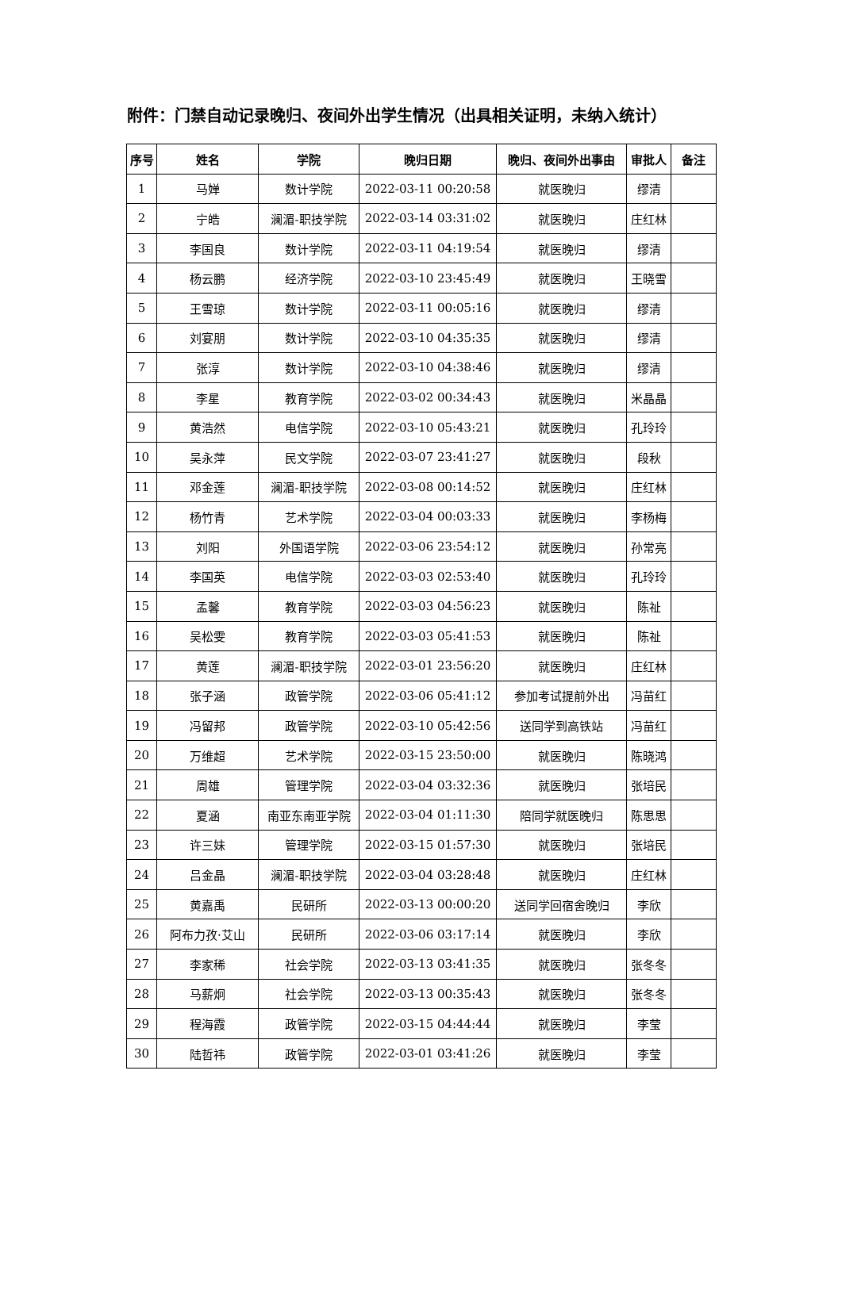附件：门禁自动记录晚归、夜间外出学生情况（出具相关证明，未纳入统计）
| 序号 | 姓名 | 学院 | 晚归日期 | 晚归、夜间外出事由 | 审批人 | 备注 |
| --- | --- | --- | --- | --- | --- | --- |
| 1 | 马婵 | 数计学院 | 2022-03-11 00:20:58 | 就医晚归 | 缪清 | |
| 2 | 宁皓 | 澜湄-职技学院 | 2022-03-14 03:31:02 | 就医晚归 | 庄红林 | |
| 3 | 李国良 | 数计学院 | 2022-03-11 04:19:54 | 就医晚归 | 缪清 | |
| 4 | 杨云鹏 | 经济学院 | 2022-03-10 23:45:49 | 就医晚归 | 王晓雪 | |
| 5 | 王雪琼 | 数计学院 | 2022-03-11 00:05:16 | 就医晚归 | 缪清 | |
| 6 | 刘宴朋 | 数计学院 | 2022-03-10 04:35:35 | 就医晚归 | 缪清 | |
| 7 | 张淳 | 数计学院 | 2022-03-10 04:38:46 | 就医晚归 | 缪清 | |
| 8 | 李星 | 教育学院 | 2022-03-02 00:34:43 | 就医晚归 | 米晶晶 | |
| 9 | 黄浩然 | 电信学院 | 2022-03-10 05:43:21 | 就医晚归 | 孔玲玲 | |
| 10 | 吴永萍 | 民文学院 | 2022-03-07 23:41:27 | 就医晚归 | 段秋 | |
| 11 | 邓金莲 | 澜湄-职技学院 | 2022-03-08 00:14:52 | 就医晚归 | 庄红林 | |
| 12 | 杨竹青 | 艺术学院 | 2022-03-04 00:03:33 | 就医晚归 | 李杨梅 | |
| 13 | 刘阳 | 外国语学院 | 2022-03-06 23:54:12 | 就医晚归 | 孙常亮 | |
| 14 | 李国英 | 电信学院 | 2022-03-03 02:53:40 | 就医晚归 | 孔玲玲 | |
| 15 | 孟馨 | 教育学院 | 2022-03-03 04:56:23 | 就医晚归 | 陈祉 | |
| 16 | 吴松雯 | 教育学院 | 2022-03-03 05:41:53 | 就医晚归 | 陈祉 | |
| 17 | 黄莲 | 澜湄-职技学院 | 2022-03-01 23:56:20 | 就医晚归 | 庄红林 | |
| 18 | 张子涵 | 政管学院 | 2022-03-06 05:41:12 | 参加考试提前外出 | 冯苗红 | |
| 19 | 冯留邦 | 政管学院 | 2022-03-10 05:42:56 | 送同学到高铁站 | 冯苗红 | |
| 20 | 万维超 | 艺术学院 | 2022-03-15 23:50:00 | 就医晚归 | 陈晓鸿 | |
| 21 | 周雄 | 管理学院 | 2022-03-04 03:32:36 | 就医晚归 | 张培民 | |
| 22 | 夏涵 | 南亚东南亚学院 | 2022-03-04 01:11:30 | 陪同学就医晚归 | 陈思思 | |
| 23 | 许三妹 | 管理学院 | 2022-03-15 01:57:30 | 就医晚归 | 张培民 | |
| 24 | 吕金晶 | 澜湄-职技学院 | 2022-03-04 03:28:48 | 就医晚归 | 庄红林 | |
| 25 | 黄嘉禹 | 民研所 | 2022-03-13 00:00:20 | 送同学回宿舍晚归 | 李欣 | |
| 26 | 阿布力孜·艾山 | 民研所 | 2022-03-06 03:17:14 | 就医晚归 | 李欣 | |
| 27 | 李家稀 | 社会学院 | 2022-03-13 03:41:35 | 就医晚归 | 张冬冬 | |
| 28 | 马薪炯 | 社会学院 | 2022-03-13 00:35:43 | 就医晚归 | 张冬冬 | |
| 29 | 程海霞 | 政管学院 | 2022-03-15 04:44:44 | 就医晚归 | 李莹 | |
| 30 | 陆哲祎 | 政管学院 | 2022-03-01 03:41:26 | 就医晚归 | 李莹 | |